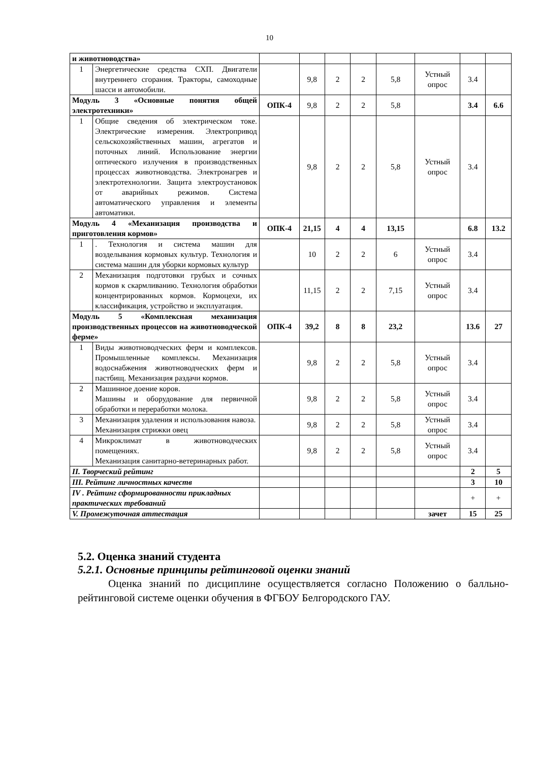10
| и животноводства» | | | | | | | | | |
| 1 | Энергетические средства СХП. Двигатели внутреннего сгорания. Тракторы, самоходные шасси и автомобили. | | 9,8 | 2 | 2 | 5,8 | Устный опрос | 3.4 | |
| Модуль 3 «Основные понятия общей электротехники» | | ОПК-4 | 9,8 | 2 | 2 | 5,8 | | 3.4 | 6.6 |
| 1 | Общие сведения об электрическом токе. Электрические измерения. Электропривод сельскохозяйственных машин, агрегатов и поточных линий. Использование энергии оптического излучения в производственных процессах животноводства. Электронагрев и электротехнологии. Защита электроустановок от аварийных режимов. Система автоматического управления и элементы автоматики. | | 9,8 | 2 | 2 | 5,8 | Устный опрос | 3.4 | |
| Модуль 4 «Механизация производства и приготовления кормов» | | ОПК-4 | 21,15 | 4 | 4 | 13,15 | | 6.8 | 13.2 |
| 1 | . Технология и система машин для возделывания кормовых культур. Технология и система машин для уборки кормовых культур | | 10 | 2 | 2 | 6 | Устный опрос | 3.4 | |
| 2 | Механизация подготовки грубых и сочных кормов к скармливанию. Технология обработки концентрированных кормов. Кормоцехи, их классификация, устройство и эксплуатация. | | 11,15 | 2 | 2 | 7,15 | Устный опрос | 3.4 | |
| Модуль 5 «Комплексная механизация производственных процессов на животноводческой ферме» | | ОПК-4 | 39,2 | 8 | 8 | 23,2 | | 13.6 | 27 |
| 1 | Виды животноводческих ферм и комплексов. Промышленные комплексы. Механизация водоснабжения животноводческих ферм и пастбищ. Механизация раздачи кормов. | | 9,8 | 2 | 2 | 5,8 | Устный опрос | 3.4 | |
| 2 | Машинное доение коров. Машины и оборудование для первичной обработки и переработки молока. | | 9,8 | 2 | 2 | 5,8 | Устный опрос | 3.4 | |
| 3 | Механизация удаления и использования навоза. Механизация стрижки овец | | 9,8 | 2 | 2 | 5,8 | Устный опрос | 3.4 | |
| 4 | Микроклимат в животноводческих помещениях. Механизация санитарно-ветеринарных работ. | | 9,8 | 2 | 2 | 5,8 | Устный опрос | 3.4 | |
| II. Творческий рейтинг | | | | | | | | 2 | 5 |
| III. Рейтинг личностных качеств | | | | | | | | 3 | 10 |
| IV . Рейтинг сформированности прикладных практических требований | | | | | | | | + | + |
| V. Промежуточная аттестация | | | | | | | зачет | 15 | 25 |
5.2. Оценка знаний студента
5.2.1. Основные принципы рейтинговой оценки знаний
Оценка знаний по дисциплине осуществляется согласно Положению о балльно-рейтинговой системе оценки обучения в ФГБОУ Белгородского ГАУ.